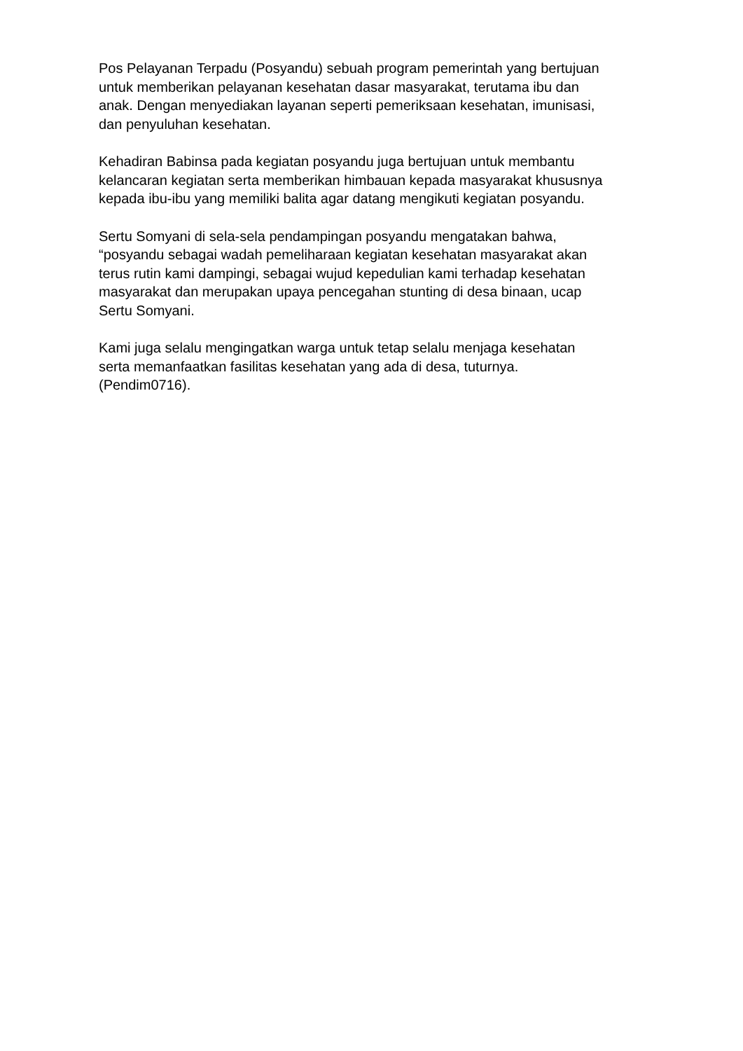Pos Pelayanan Terpadu (Posyandu) sebuah program pemerintah yang bertujuan
untuk memberikan pelayanan kesehatan dasar masyarakat, terutama ibu dan
anak. Dengan menyediakan layanan seperti pemeriksaan kesehatan, imunisasi,
dan penyuluhan kesehatan.
Kehadiran Babinsa pada kegiatan posyandu juga bertujuan untuk membantu
kelancaran kegiatan serta memberikan himbauan kepada masyarakat khususnya
kepada ibu-ibu yang memiliki balita agar datang mengikuti kegiatan posyandu.
Sertu Somyani di sela-sela pendampingan posyandu mengatakan bahwa,
“posyandu sebagai wadah pemeliharaan kegiatan kesehatan masyarakat akan
terus rutin kami dampingi, sebagai wujud kepedulian kami terhadap kesehatan
masyarakat dan merupakan upaya pencegahan stunting di desa binaan, ucap
Sertu Somyani.
Kami juga selalu mengingatkan warga untuk tetap selalu menjaga kesehatan
serta memanfaatkan fasilitas kesehatan yang ada di desa, tuturnya.
(Pendim0716).